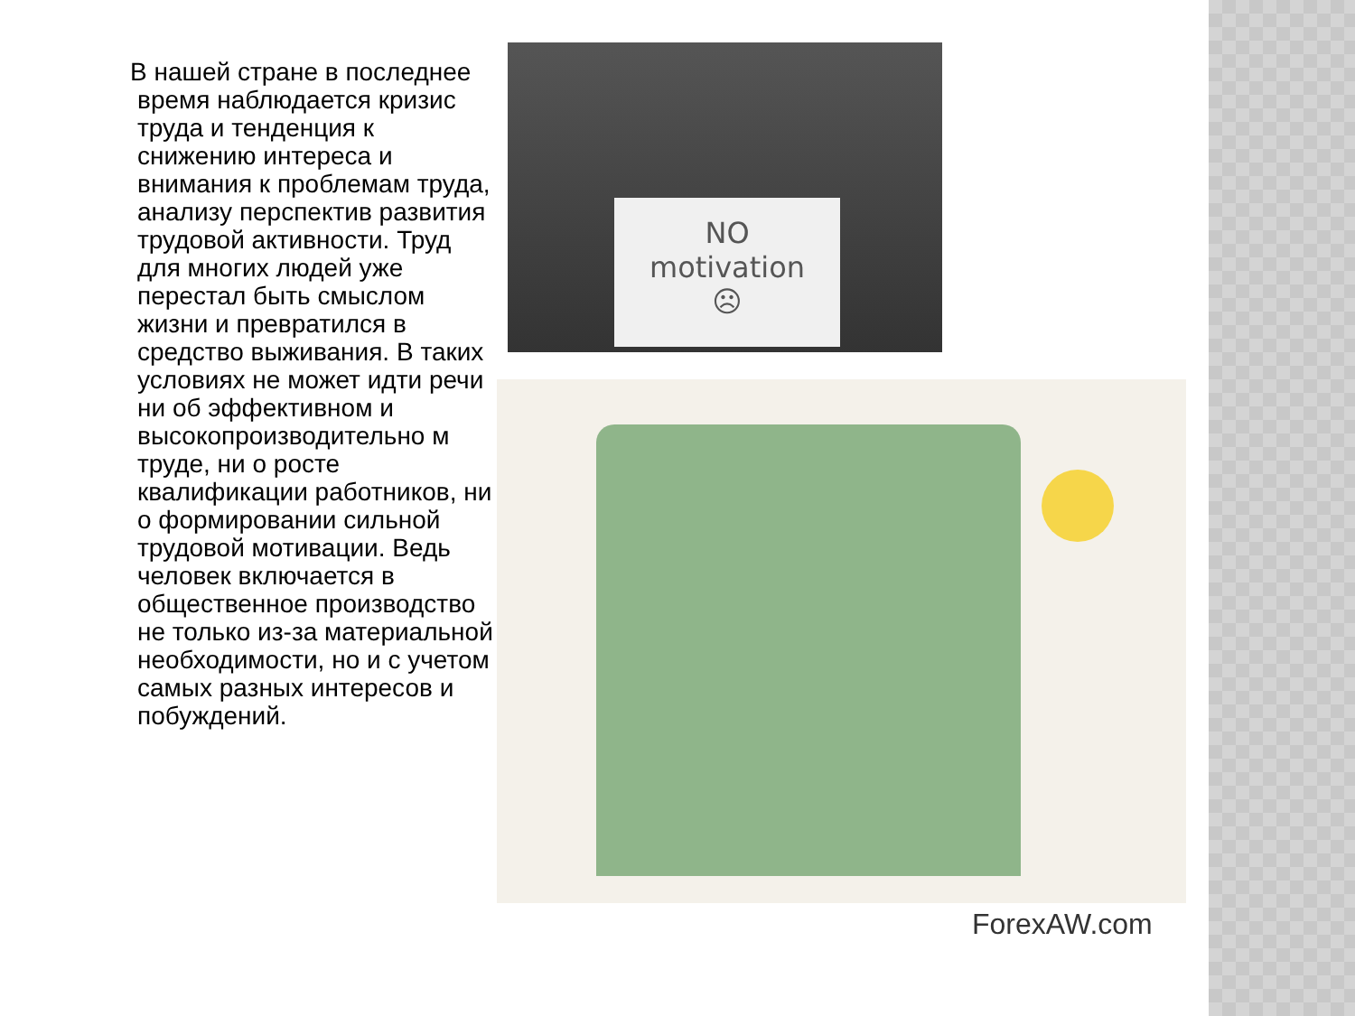В нашей стране в последнее время наблюдается кризис труда и тенденция к снижению интереса и внимания к проблемам труда, анализу перспектив развития трудовой активности. Труд для многих людей уже перестал быть смыслом жизни и превратился в средство выживания. В таких условиях не может идти речи ни об эффективном и высокопроизводительно м труде, ни о росте квалификации работников, ни о формировании сильной трудовой мотивации. Ведь человек включается в общественное производство не только из-за материальной необходимости, но и с учетом самых разных интересов и побуждений.
NO
motivation
☹
ForexAW.com